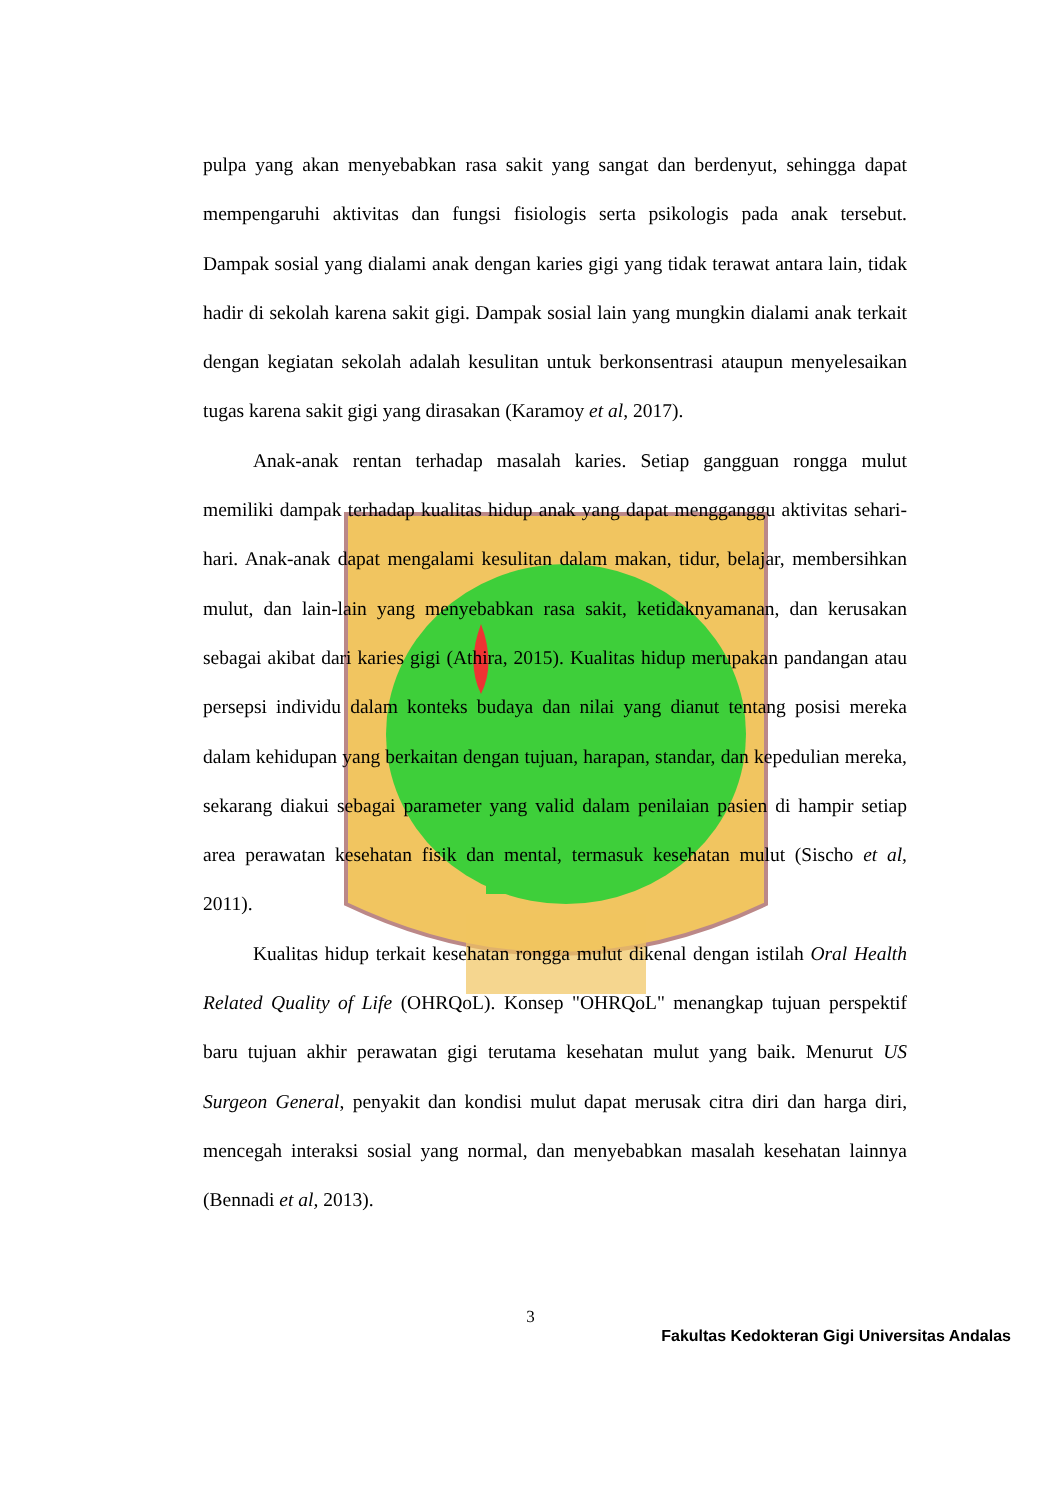pulpa yang akan menyebabkan rasa sakit yang sangat dan berdenyut, sehingga dapat mempengaruhi aktivitas dan fungsi fisiologis serta psikologis pada anak tersebut. Dampak sosial yang dialami anak dengan karies gigi yang tidak terawat antara lain, tidak hadir di sekolah karena sakit gigi. Dampak sosial lain yang mungkin dialami anak terkait dengan kegiatan sekolah adalah kesulitan untuk berkonsentrasi ataupun menyelesaikan tugas karena sakit gigi yang dirasakan (Karamoy et al, 2017).
Anak-anak rentan terhadap masalah karies. Setiap gangguan rongga mulut memiliki dampak terhadap kualitas hidup anak yang dapat mengganggu aktivitas sehari-hari. Anak-anak dapat mengalami kesulitan dalam makan, tidur, belajar, membersihkan mulut, dan lain-lain yang menyebabkan rasa sakit, ketidaknyamanan, dan kerusakan sebagai akibat dari karies gigi (Athira, 2015). Kualitas hidup merupakan pandangan atau persepsi individu dalam konteks budaya dan nilai yang dianut tentang posisi mereka dalam kehidupan yang berkaitan dengan tujuan, harapan, standar, dan kepedulian mereka, sekarang diakui sebagai parameter yang valid dalam penilaian pasien di hampir setiap area perawatan kesehatan fisik dan mental, termasuk kesehatan mulut (Sischo et al, 2011).
Kualitas hidup terkait kesehatan rongga mulut dikenal dengan istilah Oral Health Related Quality of Life (OHRQoL). Konsep "OHRQoL" menangkap tujuan perspektif baru tujuan akhir perawatan gigi terutama kesehatan mulut yang baik. Menurut US Surgeon General, penyakit dan kondisi mulut dapat merusak citra diri dan harga diri, mencegah interaksi sosial yang normal, dan menyebabkan masalah kesehatan lainnya (Bennadi et al, 2013).
3
Fakultas Kedokteran Gigi Universitas Andalas